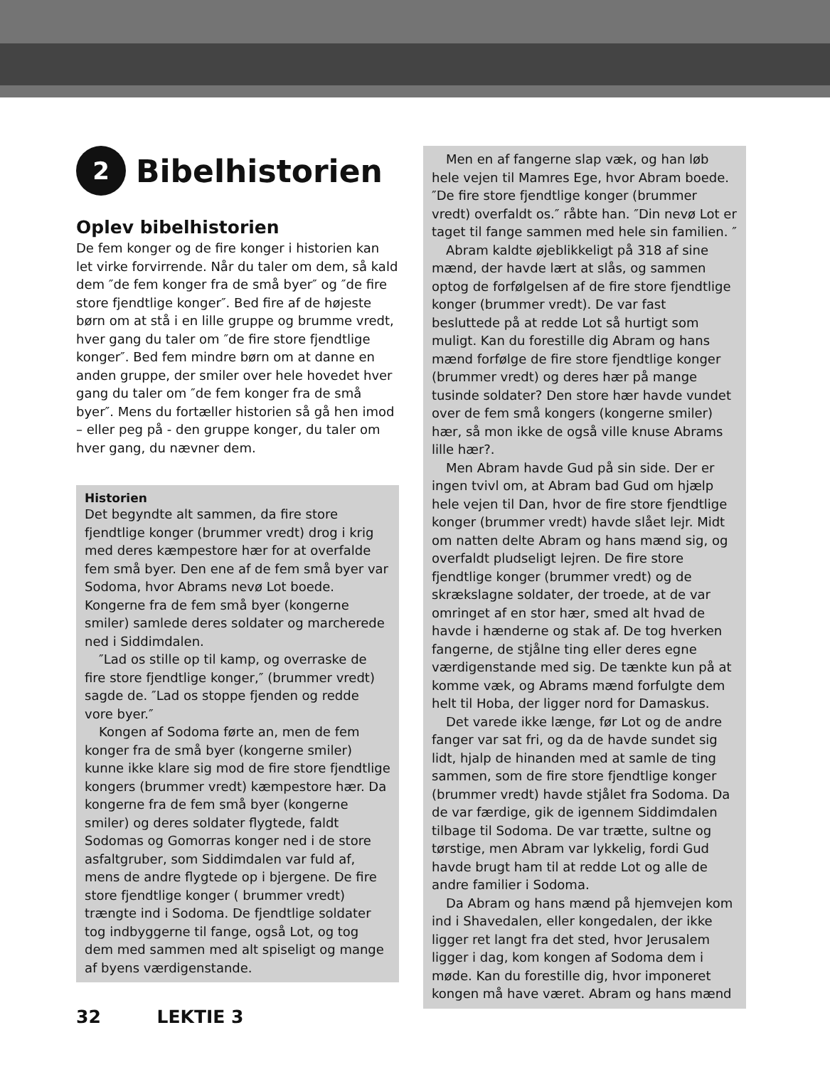2 Bibelhistorien
Oplev bibelhistorien
De fem konger og de fire konger i historien kan let virke forvirrende. Når du taler om dem, så kald dem ″de fem konger fra de små byer″ og ″de fire store fjendtlige konger″. Bed fire af de højeste børn om at stå i en lille gruppe og brumme vredt, hver gang du taler om ″de fire store fjendtlige konger″. Bed fem mindre børn om at danne en anden gruppe, der smiler over hele hovedet hver gang du taler om ″de fem konger fra de små byer″. Mens du fortæller historien så gå hen imod – eller peg på - den gruppe konger, du taler om hver gang, du nævner dem.
Historien
Det begyndte alt sammen, da fire store fjendtlige konger (brummer vredt) drog i krig med deres kæmpestore hær for at overfalde fem små byer. Den ene af de fem små byer var Sodoma, hvor Abrams nevø Lot boede. Kongerne fra de fem små byer (kongerne smiler) samlede deres soldater og marcherede ned i Siddimdalen.
″Lad os stille op til kamp, og overraske de fire store fjendtlige konger,″ (brummer vredt) sagde de. ″Lad os stoppe fjenden og redde vore byer.″
Kongen af Sodoma førte an, men de fem konger fra de små byer (kongerne smiler) kunne ikke klare sig mod de fire store fjendtlige kongers (brummer vredt) kæmpestore hær. Da kongerne fra de fem små byer (kongerne smiler) og deres soldater flygtede, faldt Sodomas og Gomorras konger ned i de store asfaltgruber, som Siddimdalen var fuld af, mens de andre flygtede op i bjergene. De fire store fjendtlige konger ( brummer vredt) trængte ind i Sodoma. De fjendtlige soldater tog indbyggerne til fange, også Lot, og tog dem med sammen med alt spiseligt og mange af byens værdigenstande.
Men en af fangerne slap væk, og han løb hele vejen til Mamres Ege, hvor Abram boede. ″De fire store fjendtlige konger (brummer vredt) overfaldt os.″ råbte han. ″Din nevø Lot er taget til fange sammen med hele sin familien. ″
Abram kaldte øjeblikkeligt på 318 af sine mænd, der havde lært at slås, og sammen optog de forfølgelsen af de fire store fjendtlige konger (brummer vredt). De var fast besluttede på at redde Lot så hurtigt som muligt. Kan du forestille dig Abram og hans mænd forfølge de fire store fjendtlige konger (brummer vredt) og deres hær på mange tusinde soldater? Den store hær havde vundet over de fem små kongers (kongerne smiler) hær, så mon ikke de også ville knuse Abrams lille hær?.
Men Abram havde Gud på sin side. Der er ingen tvivl om, at Abram bad Gud om hjælp hele vejen til Dan, hvor de fire store fjendtlige konger (brummer vredt) havde slået lejr. Midt om natten delte Abram og hans mænd sig, og overfaldt pludseligt lejren. De fire store fjendtlige konger (brummer vredt) og de skrækslagne soldater, der troede, at de var omringet af en stor hær, smed alt hvad de havde i hænderne og stak af. De tog hverken fangerne, de stjålne ting eller deres egne værdigenstande med sig. De tænkte kun på at komme væk, og Abrams mænd forfulgte dem helt til Hoba, der ligger nord for Damaskus.
Det varede ikke længe, før Lot og de andre fanger var sat fri, og da de havde sundet sig lidt, hjalp de hinanden med at samle de ting sammen, som de fire store fjendtlige konger (brummer vredt) havde stjålet fra Sodoma. Da de var færdige, gik de igennem Siddimdalen tilbage til Sodoma. De var trætte, sultne og tørstige, men Abram var lykkelig, fordi Gud havde brugt ham til at redde Lot og alle de andre familier i Sodoma.
Da Abram og hans mænd på hjemvejen kom ind i Shavedalen, eller kongedalen, der ikke ligger ret langt fra det sted, hvor Jerusalem ligger i dag, kom kongen af Sodoma dem i møde. Kan du forestille dig, hvor imponeret kongen må have været. Abram og hans mænd
32 LEKTIE 3